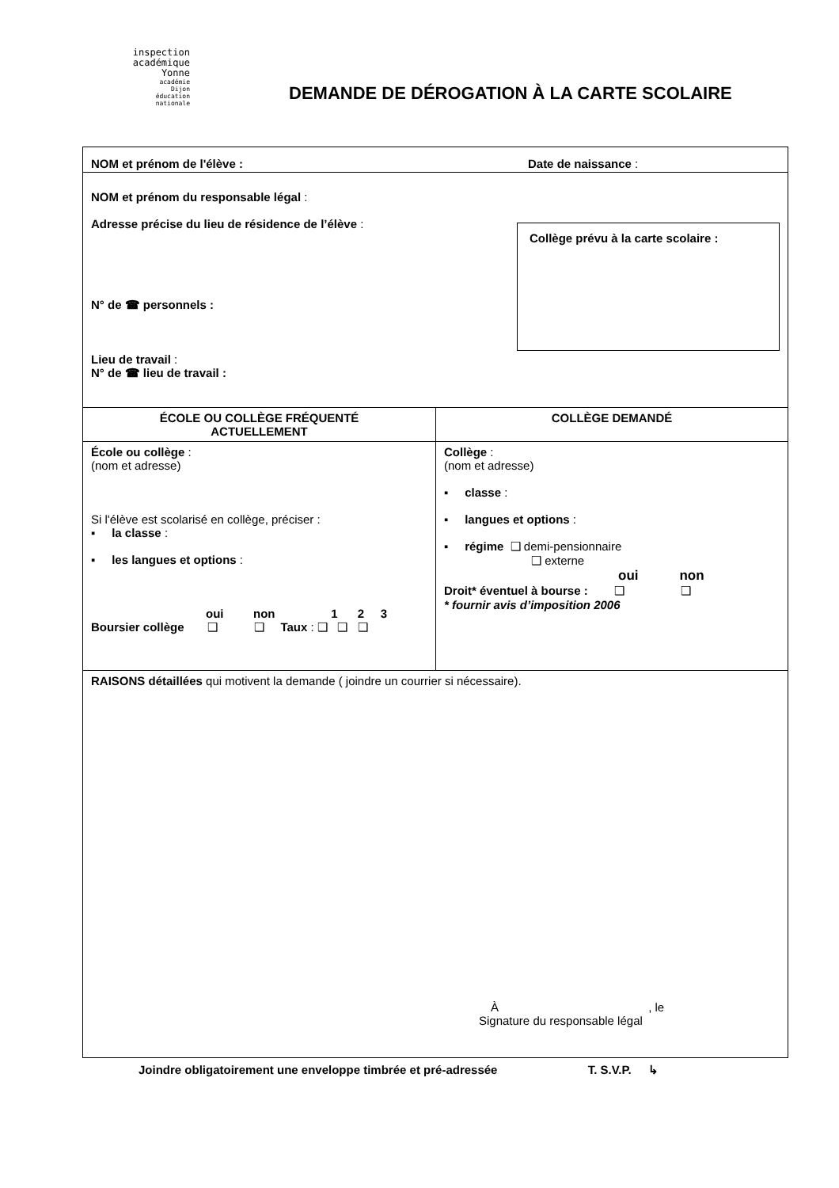inspection académique
Yonne
académie
Dijon
éducation
nationale
DEMANDE DE DÉROGATION À LA CARTE SCOLAIRE
| NOM et prénom de l'élève : Date de naissance : | |
| NOM et prénom du responsable légal : Adresse précise du lieu de résidence de l’élève : Collège prévu à la carte scolaire : N° de ☎ personnels : Lieu de travail : N° de ☎ lieu de travail : | |
| ÉCOLE OU COLLÈGE FRÉQUENTÉ ACTUELLEMENT | COLLÈGE DEMANDÉ |
| École ou collège : (nom et adresse) Si l'élève est scolarisé en collège, préciser : ▪ la classe : ▪ les langues et options : oui non 1 2 3 Boursier collège ❑ ❑ Taux : ❑ ❑ ❑ | Collège : (nom et adresse) ▪ classe : ▪ langues et options : ▪ régime ❑ demi-pensionnaire ❑ externe oui non Droit* éventuel à bourse : ❑ ❑ * fournir avis d’imposition 2006 |
| RAISONS détaillées qui motivent la demande ( joindre un courrier si nécessaire). À , le Signature du responsable légal | |
Joindre obligatoirement une enveloppe timbrée et pré-adressée T. S.V.P. ↳